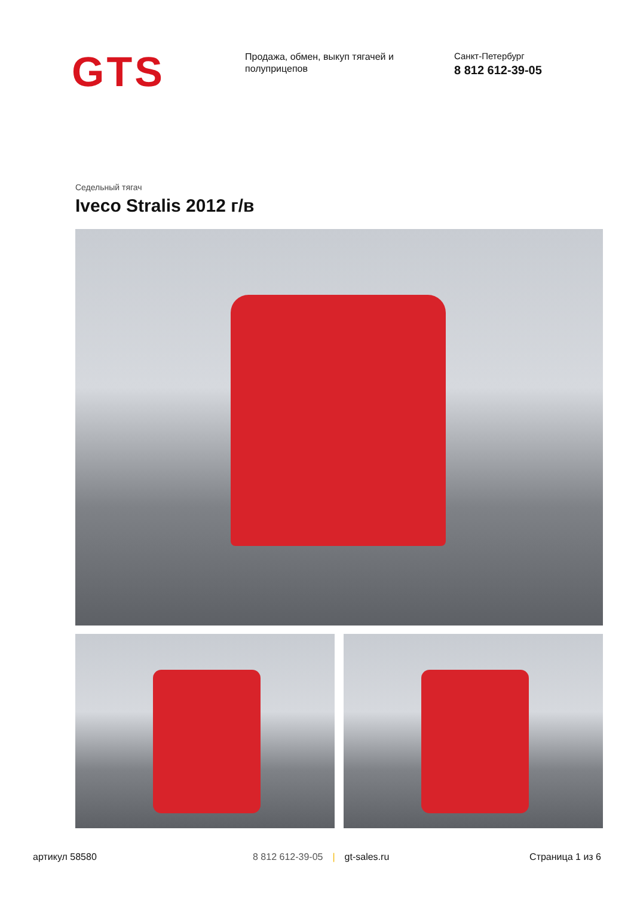GTS
Продажа, обмен, выкуп тягачей и полуприцепов
Санкт-Петербург
8 812 612-39-05
Седельный тягач
Iveco Stralis 2012 г/в
артикул 58580 8 812 612-39-05 | gt-sales.ru Страница 1 из 6